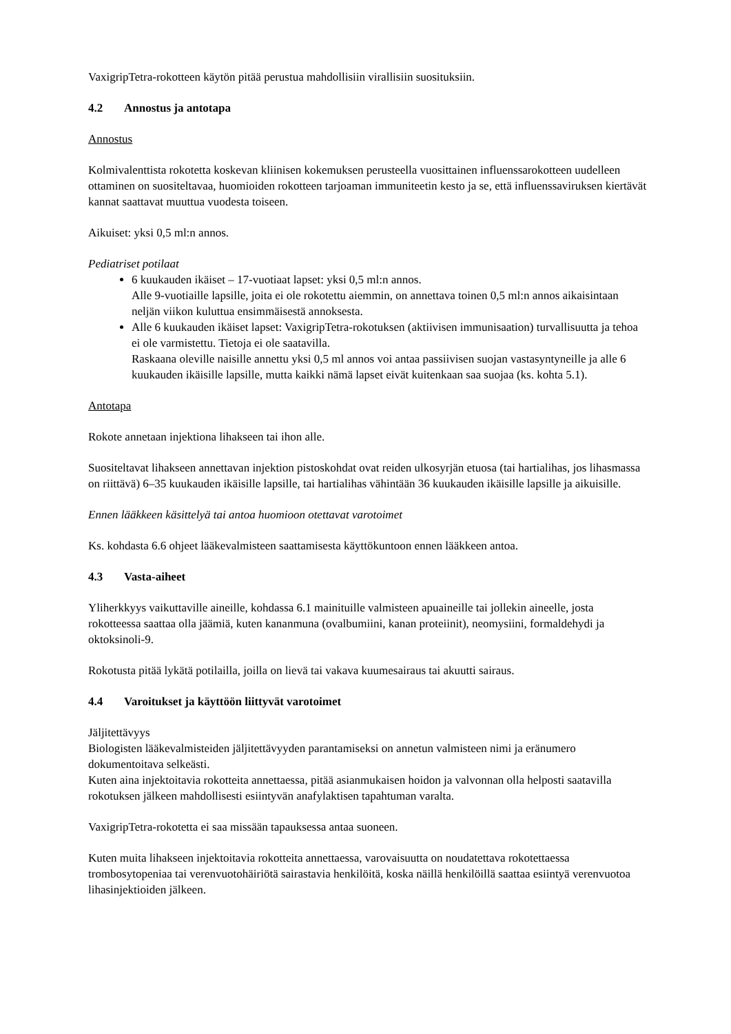VaxigripTetra-rokotteen käytön pitää perustua mahdollisiin virallisiin suosituksiin.
4.2 Annostus ja antotapa
Annostus
Kolmivalenttista rokotetta koskevan kliinisen kokemuksen perusteella vuosittainen influenssarokotteen uudelleen ottaminen on suositeltavaa, huomioiden rokotteen tarjoaman immuniteetin kesto ja se, että influenssaviruksen kiertävät kannat saattavat muuttua vuodesta toiseen.
Aikuiset: yksi 0,5 ml:n annos.
Pediatriset potilaat
6 kuukauden ikäiset – 17-vuotiaat lapset: yksi 0,5 ml:n annos.
Alle 9-vuotiaille lapsille, joita ei ole rokotettu aiemmin, on annettava toinen 0,5 ml:n annos aikaisintaan neljän viikon kuluttua ensimmäisestä annoksesta.
Alle 6 kuukauden ikäiset lapset: VaxigripTetra-rokotuksen (aktiivisen immunisaation) turvallisuutta ja tehoa ei ole varmistettu. Tietoja ei ole saatavilla.
Raskaana oleville naisille annettu yksi 0,5 ml annos voi antaa passiivisen suojan vastasyntyneille ja alle 6 kuukauden ikäisille lapsille, mutta kaikki nämä lapset eivät kuitenkaan saa suojaa (ks. kohta 5.1).
Antotapa
Rokote annetaan injektiona lihakseen tai ihon alle.
Suositeltavat lihakseen annettavan injektion pistoskohdat ovat reiden ulkosyrjän etuosa (tai hartialihas, jos lihasmassa on riittävä) 6–35 kuukauden ikäisille lapsille, tai hartialihas vähintään 36 kuukauden ikäisille lapsille ja aikuisille.
Ennen lääkkeen käsittelyä tai antoa huomioon otettavat varotoimet
Ks. kohdasta 6.6 ohjeet lääkevalmisteen saattamisesta käyttökuntoon ennen lääkkeen antoa.
4.3 Vasta-aiheet
Yliherkkyys vaikuttaville aineille, kohdassa 6.1 mainituille valmisteen apuaineille tai jollekin aineelle, josta rokotteessa saattaa olla jäämiä, kuten kananmuna (ovalbumiini, kanan proteiinit), neomysiini, formaldehydi ja oktoksinoli-9.
Rokotusta pitää lykätä potilailla, joilla on lievä tai vakava kuumesairaus tai akuutti sairaus.
4.4 Varoitukset ja käyttöön liittyvät varotoimet
Jäljitettävyys
Biologisten lääkevalmisteiden jäljitettävyyden parantamiseksi on annetun valmisteen nimi ja eränumero dokumentoitava selkeästi.
Kuten aina injektoitavia rokotteita annettaessa, pitää asianmukaisen hoidon ja valvonnan olla helposti saatavilla rokotuksen jälkeen mahdollisesti esiintyvän anafylaktisen tapahtuman varalta.
VaxigripTetra-rokotetta ei saa missään tapauksessa antaa suoneen.
Kuten muita lihakseen injektoitavia rokotteita annettaessa, varovaisuutta on noudatettava rokotettaessa trombosytopeniaa tai verenvuotohäiriötä sairastavia henkilöitä, koska näillä henkilöillä saattaa esiintyä verenvuotoa lihasinjektioiden jälkeen.